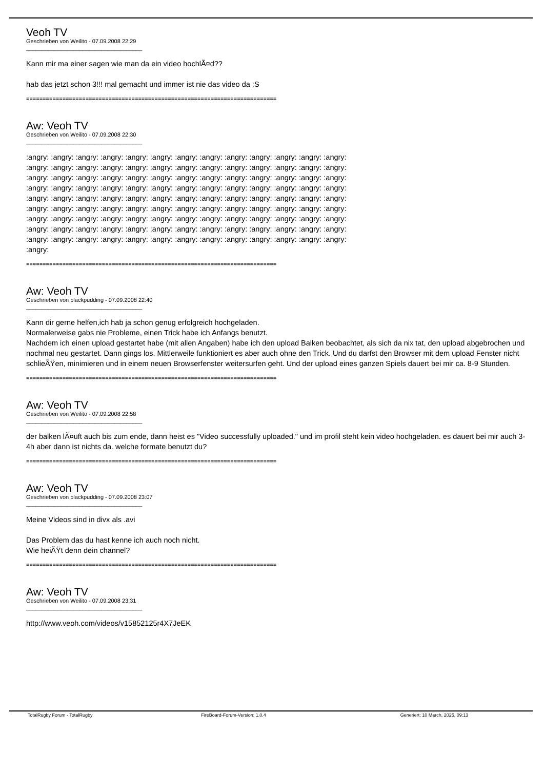Veoh TV
Geschrieben von Weilito - 07.09.2008 22:29
_____________________________________
Kann mir ma einer sagen wie man da ein video hochlÃ¤d??
hab das jetzt schon 3!!! mal gemacht und immer ist nie das video da :S
============================================================================
Aw: Veoh TV
Geschrieben von Weilito - 07.09.2008 22:30
_____________________________________
:angry: :angry: :angry: :angry: :angry: :angry: :angry: :angry: :angry: :angry: :angry: :angry: :angry:
:angry: :angry: :angry: :angry: :angry: :angry: :angry: :angry: :angry: :angry: :angry: :angry: :angry:
:angry: :angry: :angry: :angry: :angry: :angry: :angry: :angry: :angry: :angry: :angry: :angry: :angry:
:angry: :angry: :angry: :angry: :angry: :angry: :angry: :angry: :angry: :angry: :angry: :angry: :angry:
:angry: :angry: :angry: :angry: :angry: :angry: :angry: :angry: :angry: :angry: :angry: :angry: :angry:
:angry: :angry: :angry: :angry: :angry: :angry: :angry: :angry: :angry: :angry: :angry: :angry: :angry:
:angry: :angry: :angry: :angry: :angry: :angry: :angry: :angry: :angry: :angry: :angry: :angry: :angry:
:angry: :angry: :angry: :angry: :angry: :angry: :angry: :angry: :angry: :angry: :angry: :angry: :angry:
:angry: :angry: :angry: :angry: :angry: :angry: :angry: :angry: :angry: :angry: :angry: :angry: :angry:
:angry:
============================================================================
Aw: Veoh TV
Geschrieben von blackpudding - 07.09.2008 22:40
_____________________________________
Kann dir gerne helfen,ich hab ja schon genug erfolgreich hochgeladen.
Normalerweise gabs nie Probleme, einen Trick habe ich Anfangs benutzt.
Nachdem ich einen upload gestartet habe (mit allen Angaben) habe ich den upload Balken beobachtet, als sich da nix tat, den upload abgebrochen und nochmal neu gestartet. Dann gings los. Mittlerweile funktioniert es aber auch ohne den Trick. Und du darfst den Browser mit dem upload Fenster nicht schlieÃŸen, minimieren und in einem neuen Browserfenster weitersurfen geht. Und der upload eines ganzen Spiels dauert bei mir ca. 8-9 Stunden.
============================================================================
Aw: Veoh TV
Geschrieben von Weilito - 07.09.2008 22:58
_____________________________________
der balken lÃ¤uft auch bis zum ende, dann heist es "Video successfully uploaded." und im profil steht kein video hochgeladen. es dauert bei mir auch 3-4h aber dann ist nichts da. welche formate benutzt du?
============================================================================
Aw: Veoh TV
Geschrieben von blackpudding - 07.09.2008 23:07
_____________________________________
Meine Videos sind in divx als .avi
Das Problem das du hast kenne ich auch noch nicht.
Wie heiÃŸt denn dein channel?
============================================================================
Aw: Veoh TV
Geschrieben von Weilito - 07.09.2008 23:31
_____________________________________
http://www.veoh.com/videos/v15852125r4X7JeEK
TotalRugby Forum - TotalRugby FireBoard-Forum-Version: 1.0.4 Generiert: 10 March, 2025, 09:13